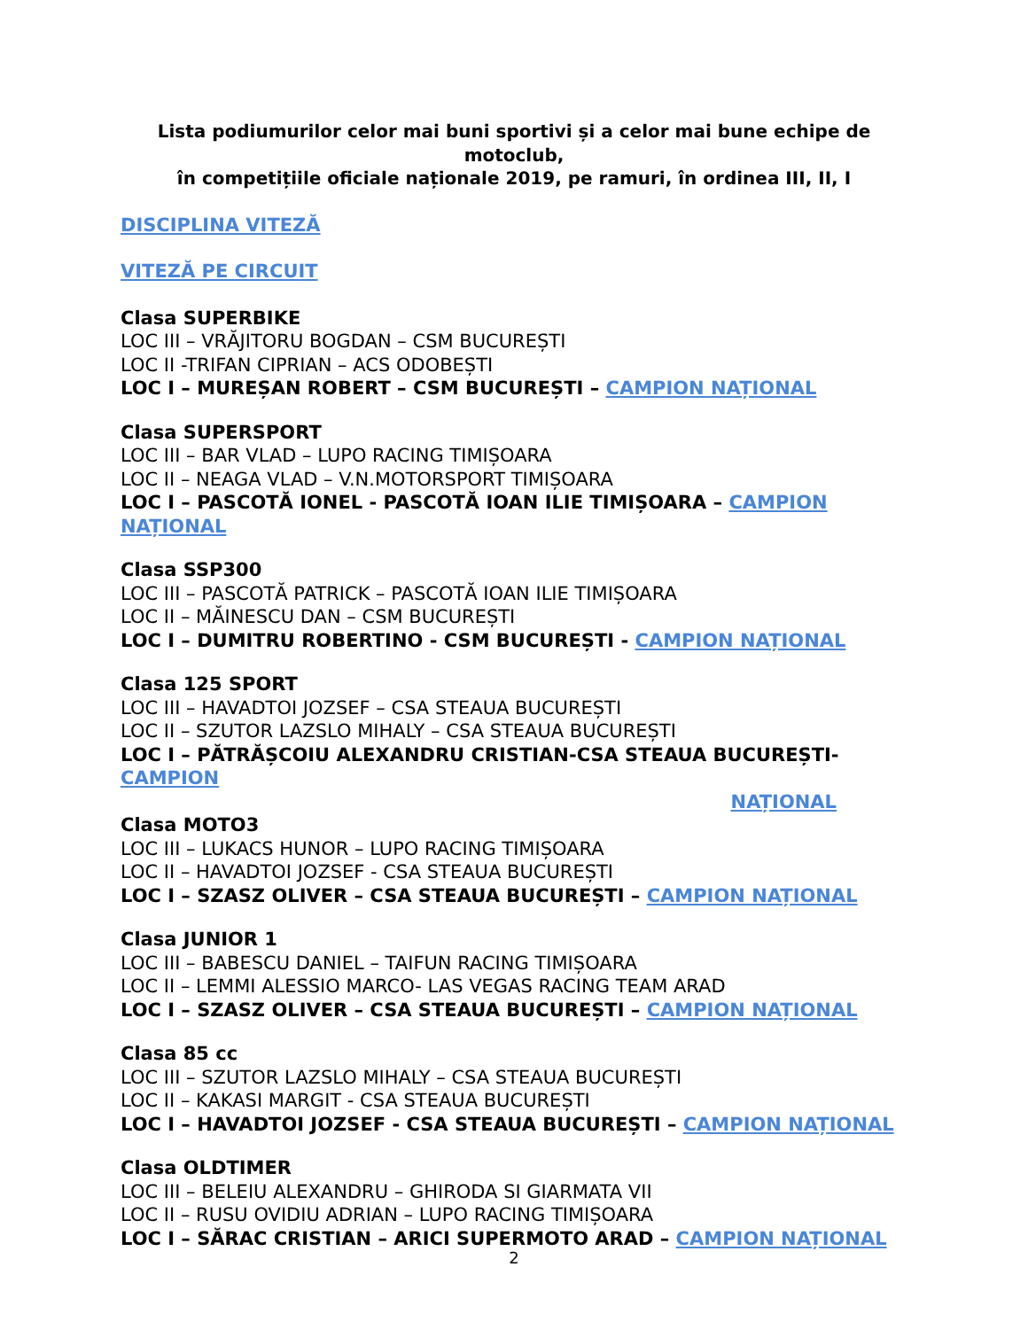Lista podiumurilor celor mai buni sportivi și a celor mai bune echipe de motoclub,
în competițiile oficiale naționale 2019, pe ramuri, în ordinea III, II, I
DISCIPLINA VITEZĂ
VITEZĂ PE CIRCUIT
Clasa SUPERBIKE
LOC III – VRĂJITORU BOGDAN – CSM BUCUREȘTI
LOC II -TRIFAN CIPRIAN – ACS ODOBEȘTI
LOC I – MUREȘAN ROBERT – CSM BUCUREȘTI – CAMPION NAȚIONAL
Clasa SUPERSPORT
LOC III – BAR VLAD – LUPO RACING TIMIȘOARA
LOC II – NEAGA VLAD – V.N.MOTORSPORT TIMIȘOARA
LOC I – PASCOTĂ IONEL - PASCOTĂ IOAN ILIE TIMIȘOARA – CAMPION NAȚIONAL
Clasa SSP300
LOC III – PASCOTĂ PATRICK – PASCOTĂ IOAN ILIE TIMIȘOARA
LOC II – MĂINESCU DAN – CSM BUCUREȘTI
LOC I – DUMITRU ROBERTINO - CSM BUCUREȘTI - CAMPION NAȚIONAL
Clasa 125 SPORT
LOC III – HAVADTOI JOZSEF – CSA STEAUA BUCUREȘTI
LOC II – SZUTOR LAZSLO MIHALY – CSA STEAUA BUCUREȘTI
LOC I – PĂTRĂȘCOIU ALEXANDRU CRISTIAN-CSA STEAUA BUCUREȘTI-CAMPION
NAȚIONAL
Clasa MOTO3
LOC III – LUKACS HUNOR – LUPO RACING TIMIȘOARA
LOC II – HAVADTOI JOZSEF - CSA STEAUA BUCUREȘTI
LOC I – SZASZ OLIVER – CSA STEAUA BUCUREȘTI – CAMPION NAȚIONAL
Clasa JUNIOR 1
LOC III – BABESCU DANIEL – TAIFUN RACING TIMIȘOARA
LOC II – LEMMI ALESSIO MARCO- LAS VEGAS RACING TEAM ARAD
LOC I – SZASZ OLIVER – CSA STEAUA BUCUREȘTI – CAMPION NAȚIONAL
Clasa 85 cc
LOC III – SZUTOR LAZSLO MIHALY – CSA STEAUA BUCUREȘTI
LOC II – KAKASI MARGIT - CSA STEAUA BUCUREȘTI
LOC I – HAVADTOI JOZSEF - CSA STEAUA BUCUREȘTI – CAMPION NAȚIONAL
Clasa OLDTIMER
LOC III – BELEIU ALEXANDRU – GHIRODA SI GIARMATA VII
LOC II – RUSU OVIDIU ADRIAN – LUPO RACING TIMIȘOARA
LOC I – SĂRAC CRISTIAN – ARICI SUPERMOTO ARAD – CAMPION NAȚIONAL
2